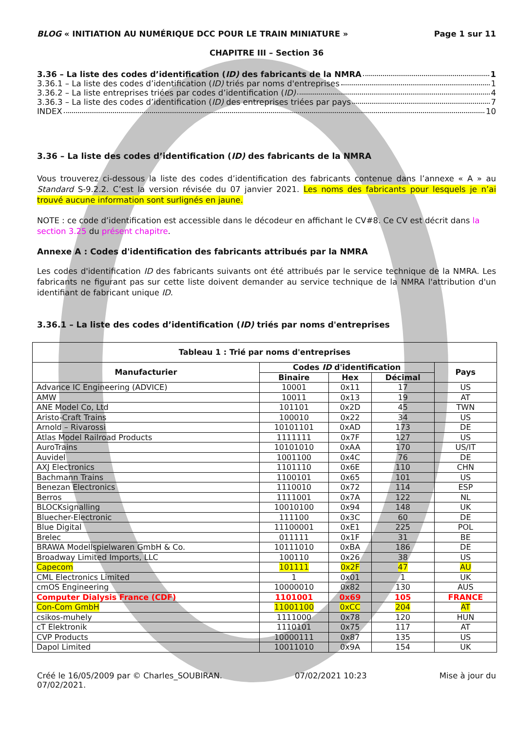BLOG « INITIATION AU NUMÉRIQUE DCC POUR LE TRAIN MINIATURE » Page 1 sur 11
CHAPITRE III – Section 36
3.36 – La liste des codes d’identification (ID) des fabricants de la NMRA 1
3.36.1 – La liste des codes d’identification (ID) triés par noms d'entreprises 1
3.36.2 – La liste entreprises triées par codes d’identification (ID) 4
3.36.3 – La liste des codes d’identification (ID) des entreprises triées par pays 7
INDEX 10
3.36 – La liste des codes d’identification (ID) des fabricants de la NMRA
Vous trouverez ci-dessous la liste des codes d’identification des fabricants contenue dans l’annexe « A » au Standard S-9.2.2. C’est la version révisée du 07 janvier 2021. Les noms des fabricants pour lesquels je n’ai trouvé aucune information sont surlignés en jaune.
NOTE : ce code d’identification est accessible dans le décodeur en affichant le CV#8. Ce CV est décrit dans la section 3.25 du présent chapitre.
Annexe A : Codes d'identification des fabricants attribués par la NMRA
Les codes d'identification ID des fabricants suivants ont été attribués par le service technique de la NMRA. Les fabricants ne figurant pas sur cette liste doivent demander au service technique de la NMRA l'attribution d'un identifiant de fabricant unique ID.
3.36.1 – La liste des codes d’identification (ID) triés par noms d'entreprises
| Tableau 1 : Trié par noms d'entreprises | | | | |
| --- | --- | --- | --- | --- |
| Manufacturier | Codes ID d'identification | | | Pays |
| | Binaire | Hex | Décimal | |
| Advance IC Engineering (ADVICE) | 10001 | 0x11 | 17 | US |
| AMW | 10011 | 0x13 | 19 | AT |
| ANE Model Co, Ltd | 101101 | 0x2D | 45 | TWN |
| Aristo-Craft Trains | 100010 | 0x22 | 34 | US |
| Arnold – Rivarossi | 10101101 | 0xAD | 173 | DE |
| Atlas Model Railroad Products | 1111111 | 0x7F | 127 | US |
| AuroTrains | 10101010 | 0xAA | 170 | US/IT |
| Auvidel | 1001100 | 0x4C | 76 | DE |
| AXJ Electronics | 1101110 | 0x6E | 110 | CHN |
| Bachmann Trains | 1100101 | 0x65 | 101 | US |
| Benezan Electronics | 1110010 | 0x72 | 114 | ESP |
| Berros | 1111001 | 0x7A | 122 | NL |
| BLOCKsignalling | 10010100 | 0x94 | 148 | UK |
| Bluecher-Electronic | 111100 | 0x3C | 60 | DE |
| Blue Digital | 11100001 | 0xE1 | 225 | POL |
| Brelec | 011111 | 0x1F | 31 | BE |
| BRAWA Modellspielwaren GmbH & Co. | 10111010 | 0xBA | 186 | DE |
| Broadway Limited Imports, LLC | 100110 | 0x26 | 38 | US |
| Capecom | 101111 | 0x2F | 47 | AU |
| CML Electronics Limited | 1 | 0x01 | 1 | UK |
| cmOS Engineering | 10000010 | 0x82 | 130 | AUS |
| Computer Dialysis France (CDF) | 1101001 | 0x69 | 105 | FRANCE |
| Con-Com GmbH | 11001100 | 0xCC | 204 | AT |
| csikos-muhely | 1111000 | 0x78 | 120 | HUN |
| cT Elektronik | 1110101 | 0x75 | 117 | AT |
| CVP Products | 10000111 | 0x87 | 135 | US |
| Dapol Limited | 10011010 | 0x9A | 154 | UK |
Créé le 16/05/2009 par © Charles_SOUBIRAN. 07/02/2021 10:23 Mise à jour du
07/02/2021.